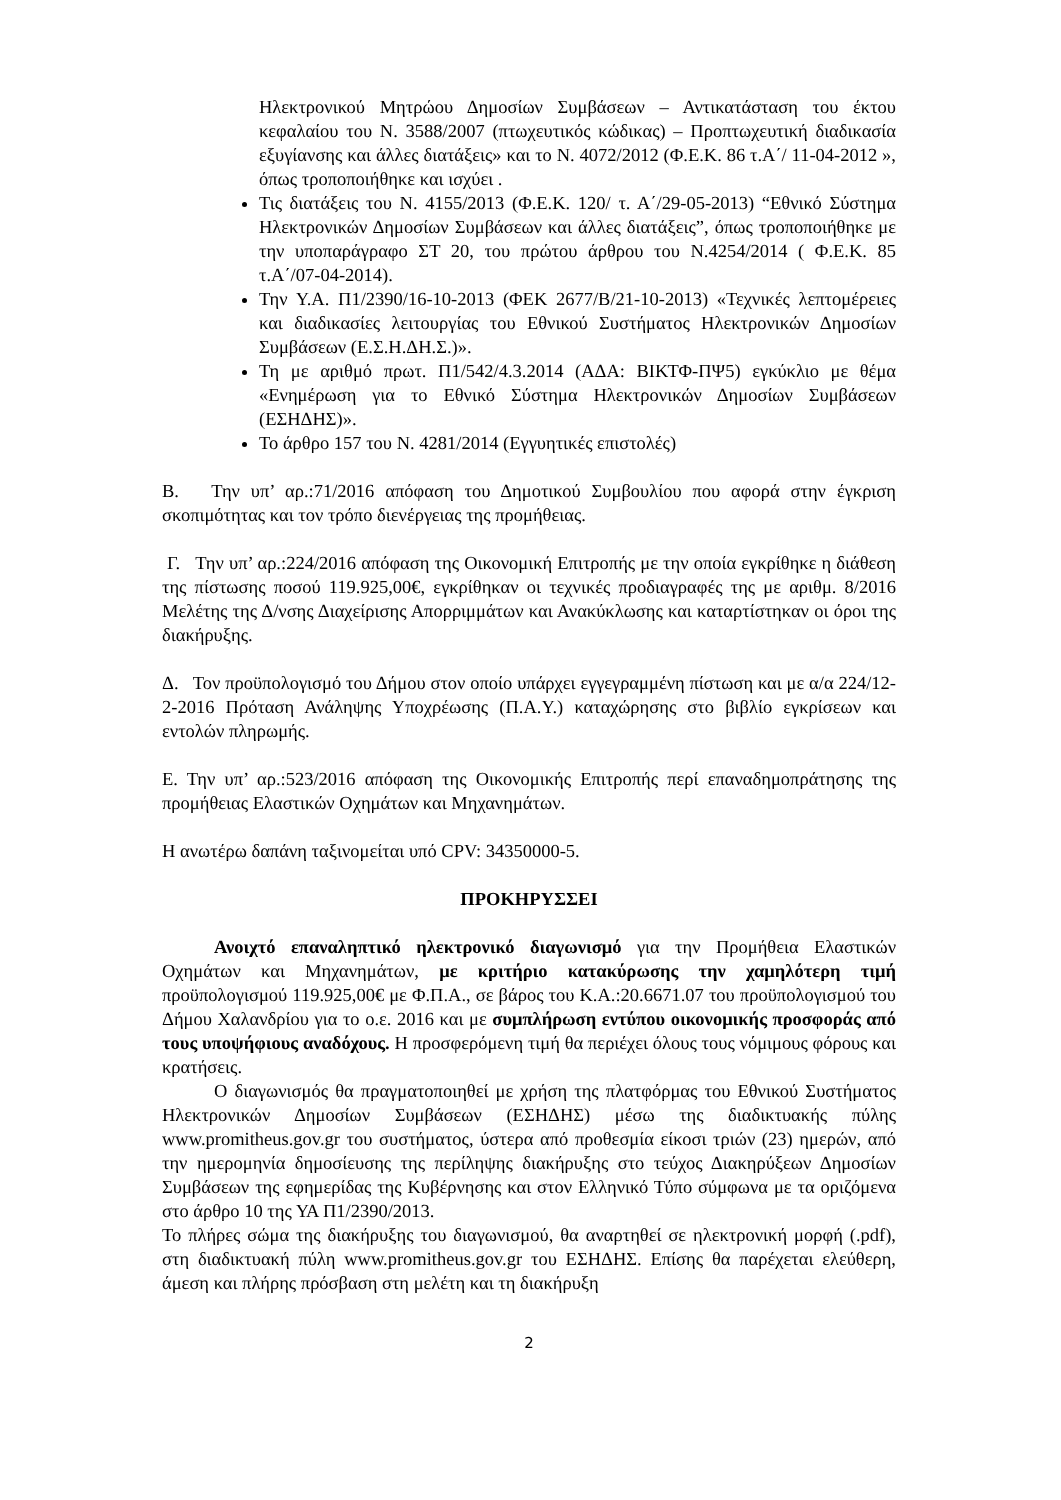Ηλεκτρονικού Μητρώου Δημοσίων Συμβάσεων – Αντικατάσταση του έκτου κεφαλαίου του Ν. 3588/2007 (πτωχευτικός κώδικας) – Προπτωχευτική διαδικασία εξυγίανσης και άλλες διατάξεις» και το Ν. 4072/2012 (Φ.Ε.Κ. 86 τ.Α΄/ 11-04-2012 », όπως τροποποιήθηκε και ισχύει .
Τις διατάξεις του Ν. 4155/2013 (Φ.Ε.Κ. 120/ τ. Α΄/29-05-2013) “Εθνικό Σύστημα Ηλεκτρονικών Δημοσίων Συμβάσεων και άλλες διατάξεις”, όπως τροποποιήθηκε με την υποπαράγραφο ΣΤ 20, του πρώτου άρθρου του Ν.4254/2014 ( Φ.Ε.Κ. 85 τ.Α΄/07-04-2014).
Την Υ.Α. Π1/2390/16-10-2013 (ΦΕΚ 2677/Β/21-10-2013) «Τεχνικές λεπτομέρειες και διαδικασίες λειτουργίας του Εθνικού Συστήματος Ηλεκτρονικών Δημοσίων Συμβάσεων (Ε.Σ.Η.ΔΗ.Σ.)».
Τη με αριθμό πρωτ. Π1/542/4.3.2014 (ΑΔΑ: ΒΙΚΤΦ-ΠΨ5) εγκύκλιο με θέμα «Ενημέρωση για το Εθνικό Σύστημα Ηλεκτρονικών Δημοσίων Συμβάσεων (ΕΣΗΔΗΣ)».
Το άρθρο 157 του Ν. 4281/2014 (Εγγυητικές επιστολές)
Β. Την υπ’ αρ.:71/2016 απόφαση του Δημοτικού Συμβουλίου που αφορά στην έγκριση σκοπιμότητας και τον τρόπο διενέργειας της προμήθειας.
Γ. Την υπ’ αρ.:224/2016 απόφαση της Οικονομική Επιτροπής με την οποία εγκρίθηκε η διάθεση της πίστωσης ποσού 119.925,00€, εγκρίθηκαν οι τεχνικές προδιαγραφές της με αριθμ. 8/2016 Μελέτης της Δ/νσης Διαχείρισης Απορριμμάτων και Ανακύκλωσης και καταρτίστηκαν οι όροι της διακήρυξης.
Δ. Τον προϋπολογισμό του Δήμου στον οποίο υπάρχει εγγεγραμμένη πίστωση και με α/α 224/12-2-2016 Πρόταση Ανάληψης Υποχρέωσης (Π.Α.Υ.) καταχώρησης στο βιβλίο εγκρίσεων και εντολών πληρωμής.
Ε. Την υπ’ αρ.:523/2016 απόφαση της Οικονομικής Επιτροπής περί επαναδημοπράτησης της προμήθειας Ελαστικών Οχημάτων και Μηχανημάτων.
Η ανωτέρω δαπάνη ταξινομείται υπό CPV: 34350000-5.
ΠΡΟΚΗΡΥΣΣΕΙ
Ανοιχτό επαναληπτικό ηλεκτρονικό διαγωνισμό για την Προμήθεια Ελαστικών Οχημάτων και Μηχανημάτων, με κριτήριο κατακύρωσης την χαμηλότερη τιμή προϋπολογισμού 119.925,00€ με Φ.Π.Α., σε βάρος του Κ.Α.:20.6671.07 του προϋπολογισμού του Δήμου Χαλανδρίου για το ο.ε. 2016 και με συμπλήρωση εντύπου οικονομικής προσφοράς από τους υποψήφιους αναδόχους. Η προσφερόμενη τιμή θα περιέχει όλους τους νόμιμους φόρους και κρατήσεις.
Ο διαγωνισμός θα πραγματοποιηθεί με χρήση της πλατφόρμας του Εθνικού Συστήματος Ηλεκτρονικών Δημοσίων Συμβάσεων (ΕΣΗΔΗΣ) μέσω της διαδικτυακής πύλης www.promitheus.gov.gr του συστήματος, ύστερα από προθεσμία είκοσι τριών (23) ημερών, από την ημερομηνία δημοσίευσης της περίληψης διακήρυξης στο τεύχος Διακηρύξεων Δημοσίων Συμβάσεων της εφημερίδας της Κυβέρνησης και στον Ελληνικό Τύπο σύμφωνα με τα οριζόμενα στο άρθρο 10 της ΥΑ Π1/2390/2013.
Το πλήρες σώμα της διακήρυξης του διαγωνισμού, θα αναρτηθεί σε ηλεκτρονική μορφή (.pdf), στη διαδικτυακή πύλη www.promitheus.gov.gr του ΕΣΗΔΗΣ. Επίσης θα παρέχεται ελεύθερη, άμεση και πλήρης πρόσβαση στη μελέτη και τη διακήρυξη
2